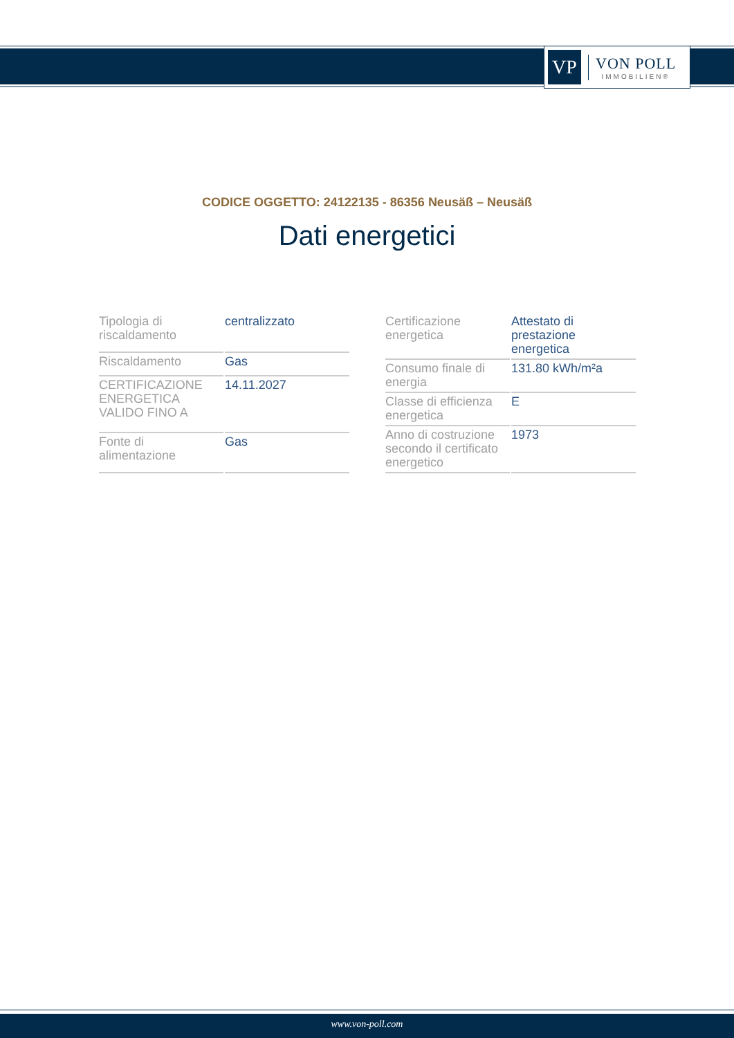VP
VON POLL
IMMOBILIEN®
CODICE OGGETTO: 24122135 - 86356 Neusäß – Neusäß
Dati energetici
| Tipologia di riscaldamento | centralizzato |
| Riscaldamento | Gas |
| CERTIFICAZIONE ENERGETICA VALIDO FINO A | 14.11.2027 |
| Fonte di alimentazione | Gas |
| Certificazione energetica | Attestato di prestazione energetica |
| Consumo finale di energia | 131.80 kWh/m²a |
| Classe di efficienza energetica | E |
| Anno di costruzione secondo il certificato energetico | 1973 |
www.von-poll.com